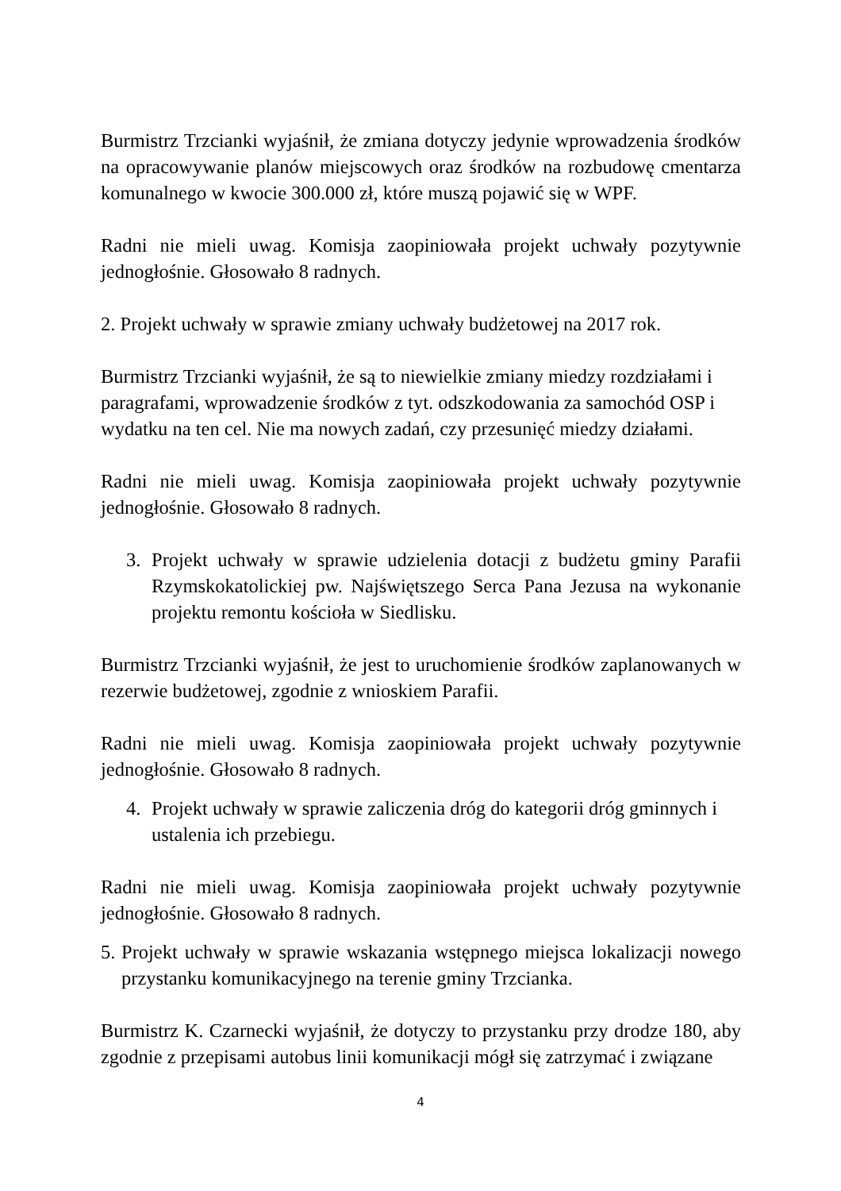Burmistrz Trzcianki wyjaśnił, że zmiana dotyczy jedynie wprowadzenia środków na opracowywanie planów miejscowych oraz środków na rozbudowę cmentarza komunalnego w kwocie 300.000 zł, które muszą pojawić się w WPF.
Radni nie mieli uwag. Komisja zaopiniowała projekt uchwały pozytywnie jednogłośnie. Głosowało 8 radnych.
2. Projekt uchwały w sprawie zmiany uchwały budżetowej na 2017 rok.
Burmistrz Trzcianki wyjaśnił, że są to niewielkie zmiany miedzy rozdziałami i paragrafami, wprowadzenie środków z tyt. odszkodowania za samochód OSP i wydatku na ten cel. Nie ma nowych zadań, czy przesunięć miedzy działami.
Radni nie mieli uwag. Komisja zaopiniowała projekt uchwały pozytywnie jednogłośnie. Głosowało 8 radnych.
3. Projekt uchwały w sprawie udzielenia dotacji z budżetu gminy Parafii Rzymskokatolickiej pw. Najświętszego Serca Pana Jezusa na wykonanie projektu remontu kościoła w Siedlisku.
Burmistrz Trzcianki wyjaśnił, że jest to uruchomienie środków zaplanowanych w rezerwie budżetowej, zgodnie z wnioskiem Parafii.
Radni nie mieli uwag. Komisja zaopiniowała projekt uchwały pozytywnie jednogłośnie. Głosowało 8 radnych.
4. Projekt uchwały w sprawie zaliczenia dróg do kategorii dróg gminnych i ustalenia ich przebiegu.
Radni nie mieli uwag. Komisja zaopiniowała projekt uchwały pozytywnie jednogłośnie. Głosowało 8 radnych.
5. Projekt uchwały w sprawie wskazania wstępnego miejsca lokalizacji nowego przystanku komunikacyjnego na terenie gminy Trzcianka.
Burmistrz K. Czarnecki wyjaśnił, że dotyczy to przystanku przy drodze 180, aby zgodnie z przepisami autobus linii komunikacji mógł się zatrzymać i związane
4